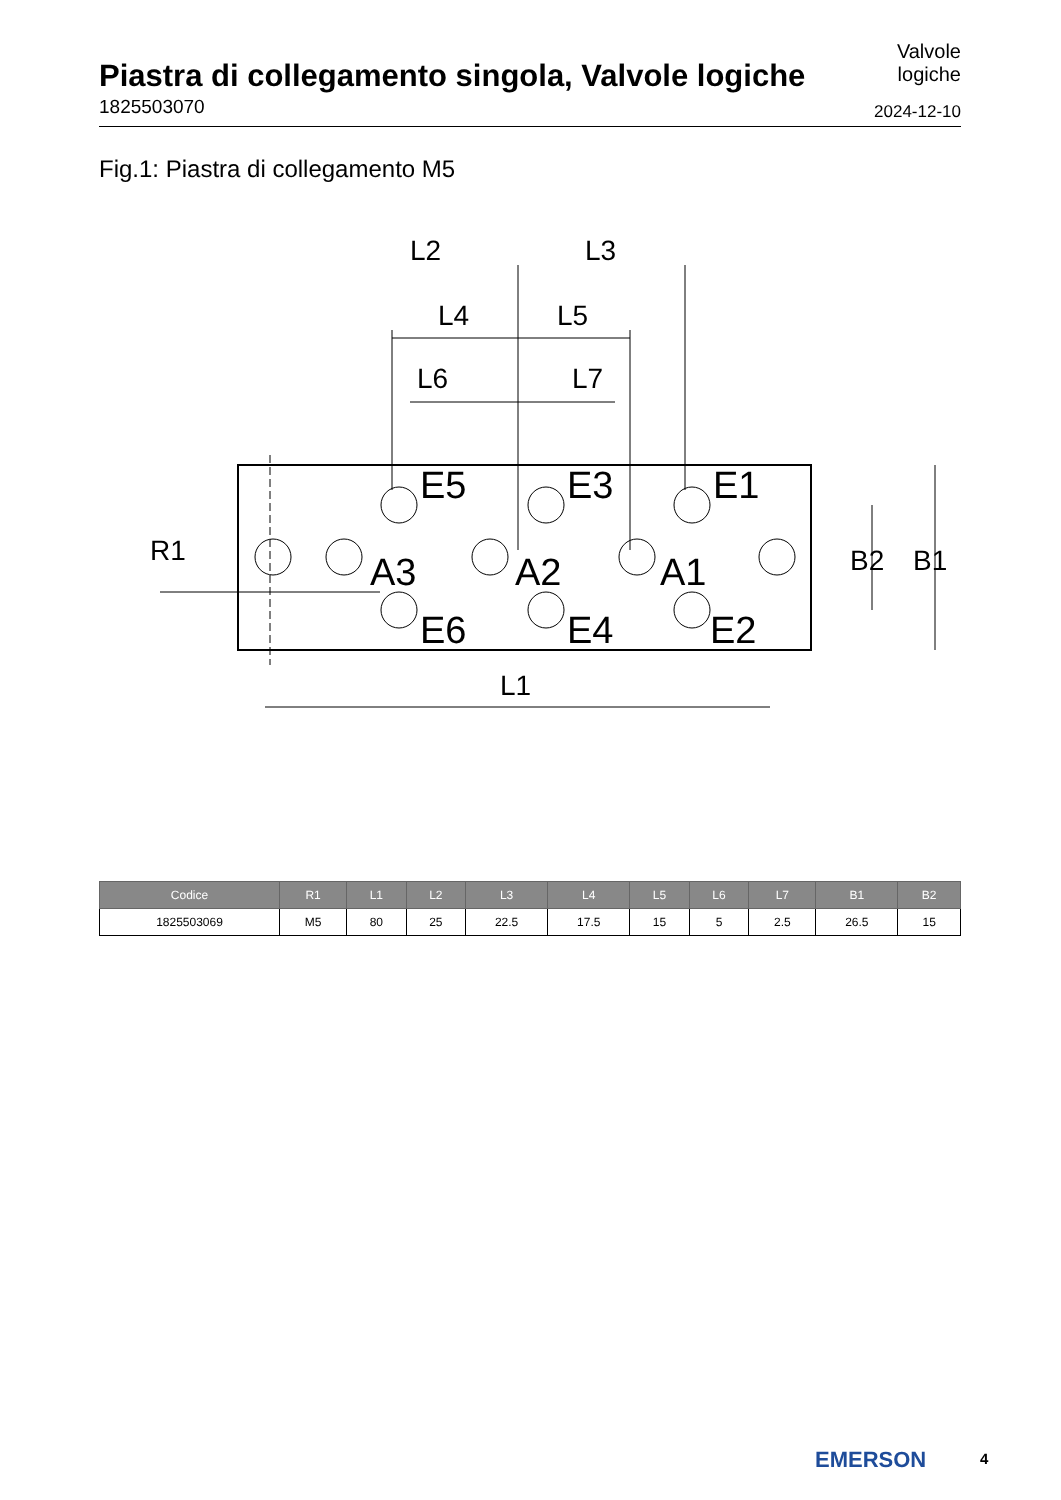Piastra di collegamento singola, Valvole logiche
1825503070
Valvole
logiche
2024-12-10
Fig.1: Piastra di collegamento M5
L2
L3
L4
L5
L6
L7
E5
E3
E1
A3
A2
A1
E6
E4
E2
L1
R1
B2
B1
| Codice | R1 | L1 | L2 | L3 | L4 | L5 | L6 | L7 | B1 | B2 |
| --- | --- | --- | --- | --- | --- | --- | --- | --- | --- | --- |
| 1825503069 | M5 | 80 | 25 | 22.5 | 17.5 | 15 | 5 | 2.5 | 26.5 | 15 |
EMERSON 4